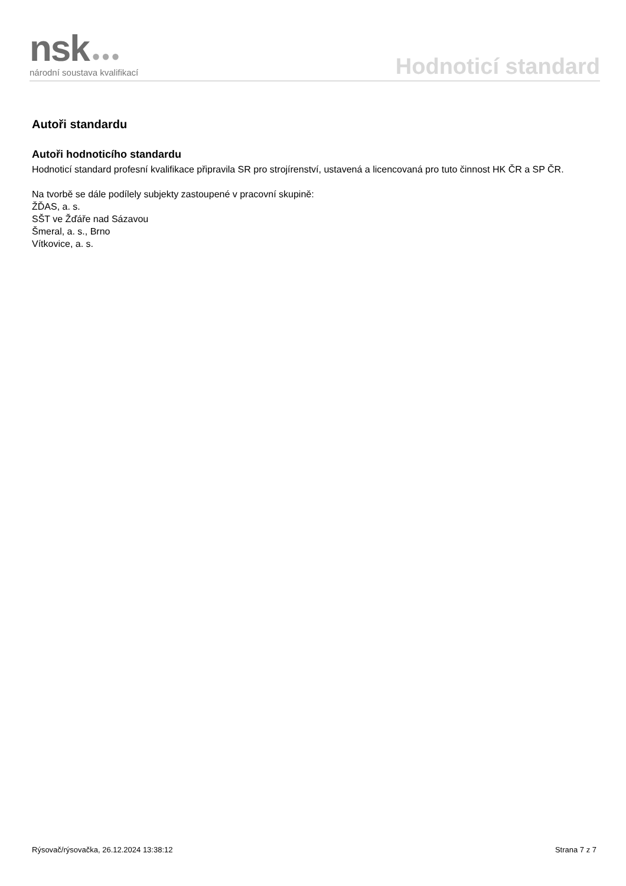nsk ●●●
národní soustava kvalifikací
Hodnoticí standard
Autoři standardu
Autoři hodnoticího standardu
Hodnoticí standard profesní kvalifikace připravila SR pro strojírenství, ustavená a licencovaná pro tuto činnost HK ČR a SP ČR.
Na tvorbě se dále podílely subjekty zastoupené v pracovní skupině:
ŽĎAS, a. s.
SŠT ve Žďáře nad Sázavou
Šmeral, a. s., Brno
Vítkovice, a. s.
Rýsovač/rýsovačka, 26.12.2024 13:38:12 Strana 7 z 7